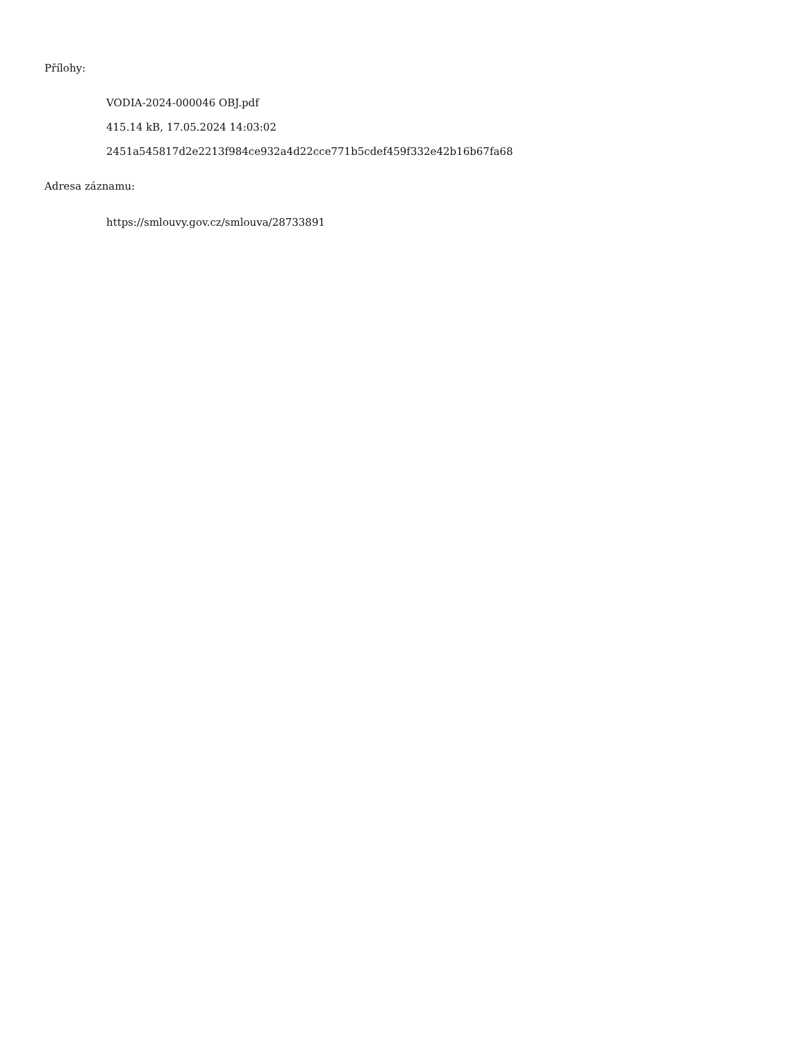Přílohy:
VODIA-2024-000046 OBJ.pdf
415.14 kB, 17.05.2024 14:03:02
2451a545817d2e2213f984ce932a4d22cce771b5cdef459f332e42b16b67fa68
Adresa záznamu:
https://smlouvy.gov.cz/smlouva/28733891